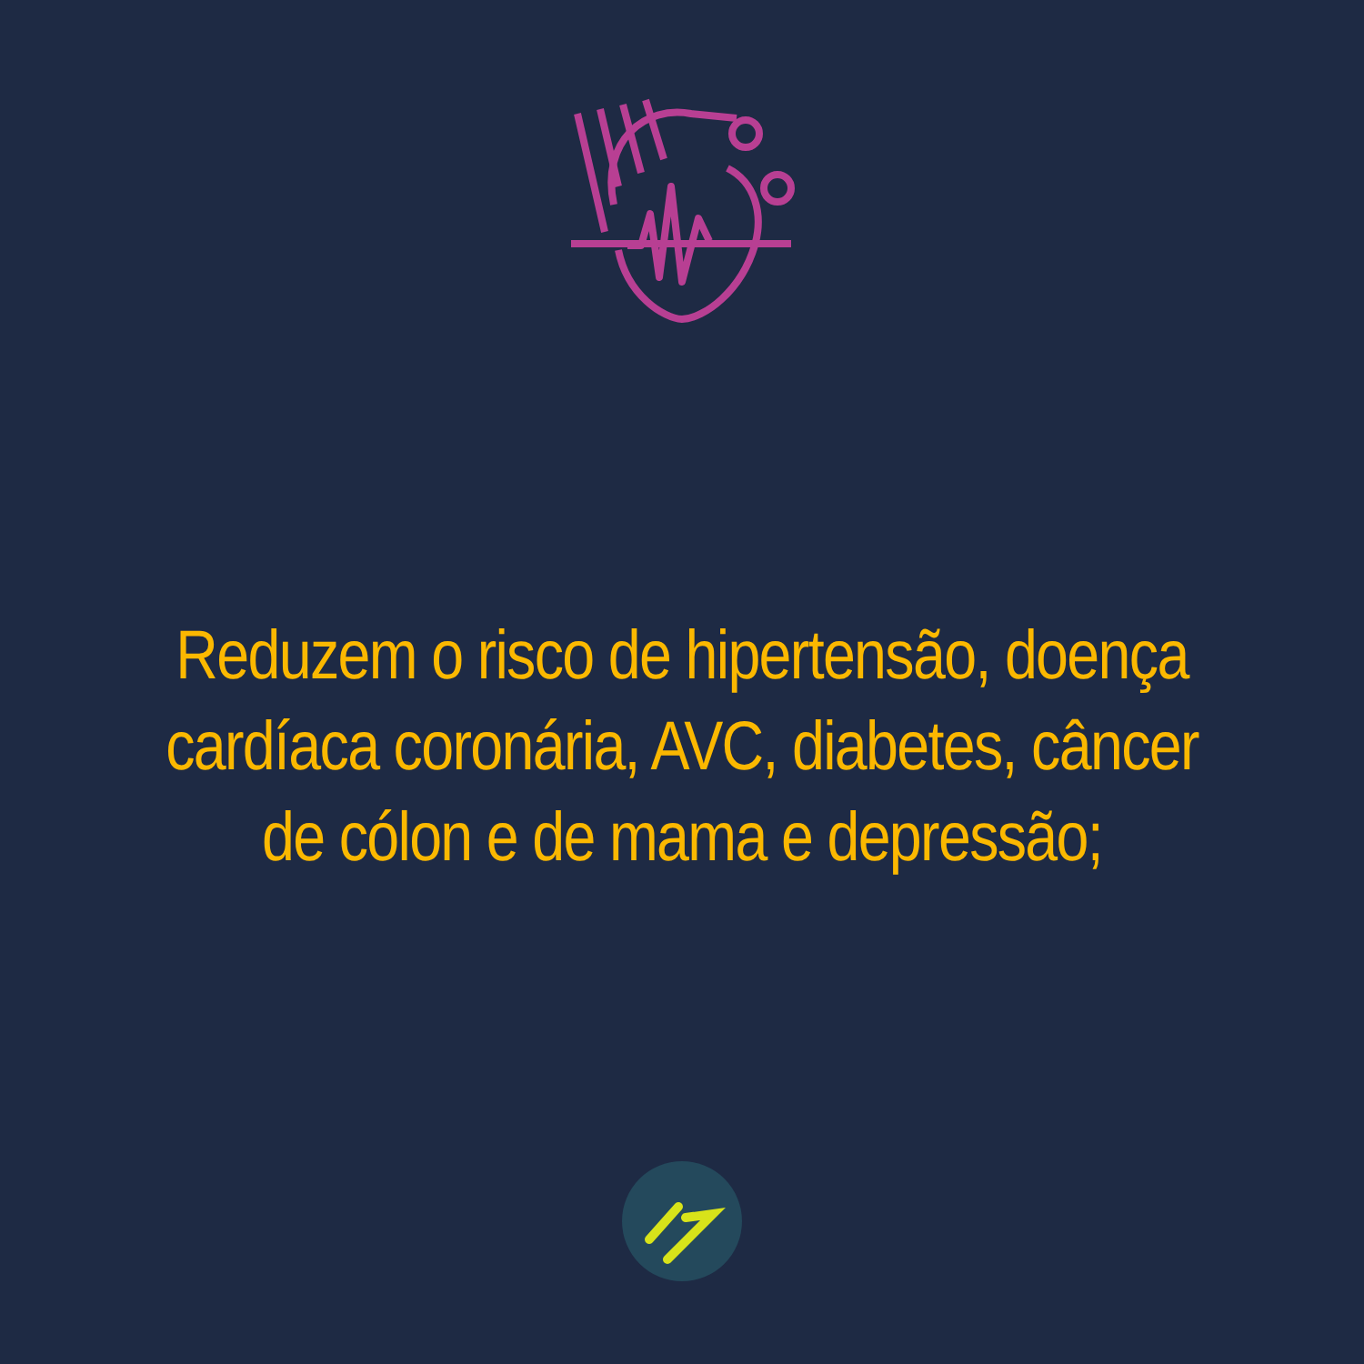Reduzem o risco de hipertensão, doença cardíaca coronária, AVC, diabetes, câncer de cólon e de mama e depressão;